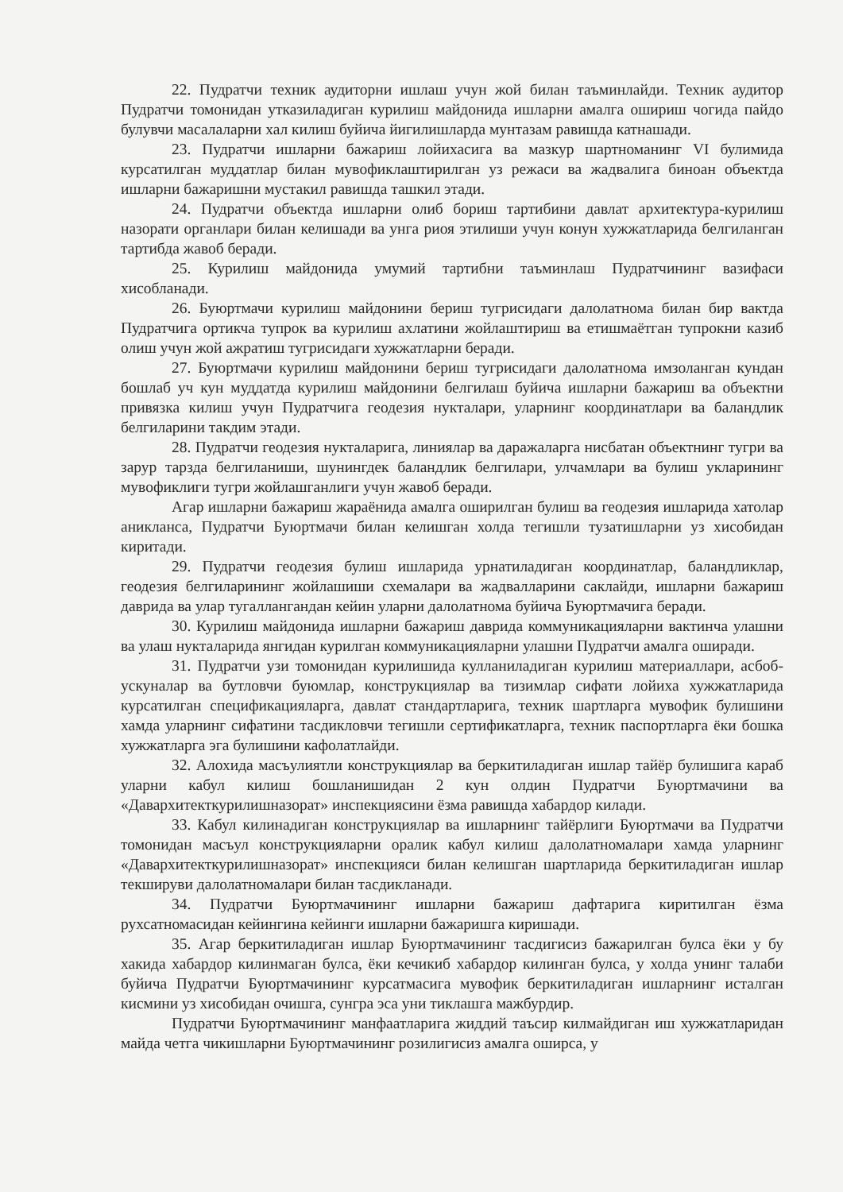22. Пудратчи техник аудиторни ишлаш учун жой билан таъминлайди. Техник аудитор Пудратчи томонидан утказиладиган курилиш майдонида ишларни амалга ошириш чогида пайдо булувчи масалаларни хал килиш буйича йигилишларда мунтазам равишда катнашади.
23. Пудратчи ишларни бажариш лойихасига ва мазкур шартноманинг VI булимида курсатилган муддатлар билан мувофиклаштирилган уз режаси ва жадвалига биноан объектда ишларни бажаришни мустакил равишда ташкил этади.
24. Пудратчи объектда ишларни олиб бориш тартибини давлат архитектура-курилиш назорати органлари билан келишади ва унга риоя этилиши учун конун хужжатларида белгиланган тартибда жавоб беради.
25. Курилиш майдонида умумий тартибни таъминлаш Пудратчининг вазифаси хисобланади.
26. Буюртмачи курилиш майдонини бериш тугрисидаги далолатнома билан бир вактда Пудратчига ортикча тупрок ва курилиш ахлатини жойлаштириш ва етишмаётган тупрокни казиб олиш учун жой ажратиш тугрисидаги хужжатларни беради.
27. Буюртмачи курилиш майдонини бериш тугрисидаги далолатнома имзоланган кундан бошлаб уч кун муддатда курилиш майдонини белгилаш буйича ишларни бажариш ва объектни привязка килиш учун Пудратчига геодезия нукталари, уларнинг координатлари ва баландлик белгиларини такдим этади.
28. Пудратчи геодезия нукталарига, линиялар ва даражаларга нисбатан объектнинг тугри ва зарур тарзда белгиланиши, шунингдек баландлик белгилари, улчамлари ва булиш укларининг мувофиклиги тугри жойлашганлиги учун жавоб беради.
Агар ишларни бажариш жараёнида амалга оширилган булиш ва геодезия ишларида хатолар аникланса, Пудратчи Буюртмачи билан келишган холда тегишли тузатишларни уз хисобидан киритади.
29. Пудратчи геодезия булиш ишларида урнатиладиган координатлар, баландликлар, геодезия белгиларининг жойлашиши схемалари ва жадвалларини саклайди, ишларни бажариш даврида ва улар тугаллангандан кейин уларни далолатнома буйича Буюртмачига беради.
30. Курилиш майдонида ишларни бажариш даврида коммуникацияларни вактинча улашни ва улаш нукталарида янгидан курилган коммуникацияларни улашни Пудратчи амалга оширади.
31. Пудратчи узи томонидан курилишида кулланиладиган курилиш материаллари, асбоб-ускуналар ва бутловчи буюмлар, конструкциялар ва тизимлар сифати лойиха хужжатларида курсатилган спецификацияларга, давлат стандартларига, техник шартларга мувофик булишини хамда уларнинг сифатини тасдикловчи тегишли сертификатларга, техник паспортларга ёки бошка хужжатларга эга булишини кафолатлайди.
32. Алохида масъулиятли конструкциялар ва беркитиладиган ишлар тайёр булишига караб уларни кабул килиш бошланишидан 2 кун олдин Пудратчи Буюртмачини ва «Даварxитекткурилишназорат» инспекциясини ёзма равишда хабардор килади.
33. Кабул килинадиган конструкциялар ва ишларнинг тайёрлиги Буюртмачи ва Пудратчи томонидан масъул конструкцияларни оралик кабул килиш далолатномалари хамда уларнинг «Даварxитекткурилишназорат» инспекцияси билан келишган шартларида беркитиладиган ишлар текшируви далолатномалари билан тасдикланади.
34. Пудратчи Буюртмачининг ишларни бажариш дафтарига киритилган ёзма рухсатномасидан кейингина кейинги ишларни бажаришга киришади.
35. Агар беркитиладиган ишлар Буюртмачининг тасдигисиз бажарилган булса ёки у бу хакида хабардор килинмаган булса, ёки кечикиб хабардор килинган булса, у холда унинг талаби буйича Пудратчи Буюртмачининг курсатмасига мувофик беркитиладиган ишларнинг исталган кисмини уз хисобидан очишга, сунгра эса уни тиклашга мажбурдир.
Пудратчи Буюртмачининг манфаатларига жиддий таъсир килмайдиган иш хужжатларидан майда четга чикишларни Буюртмачининг розилигисиз амалга оширса, у